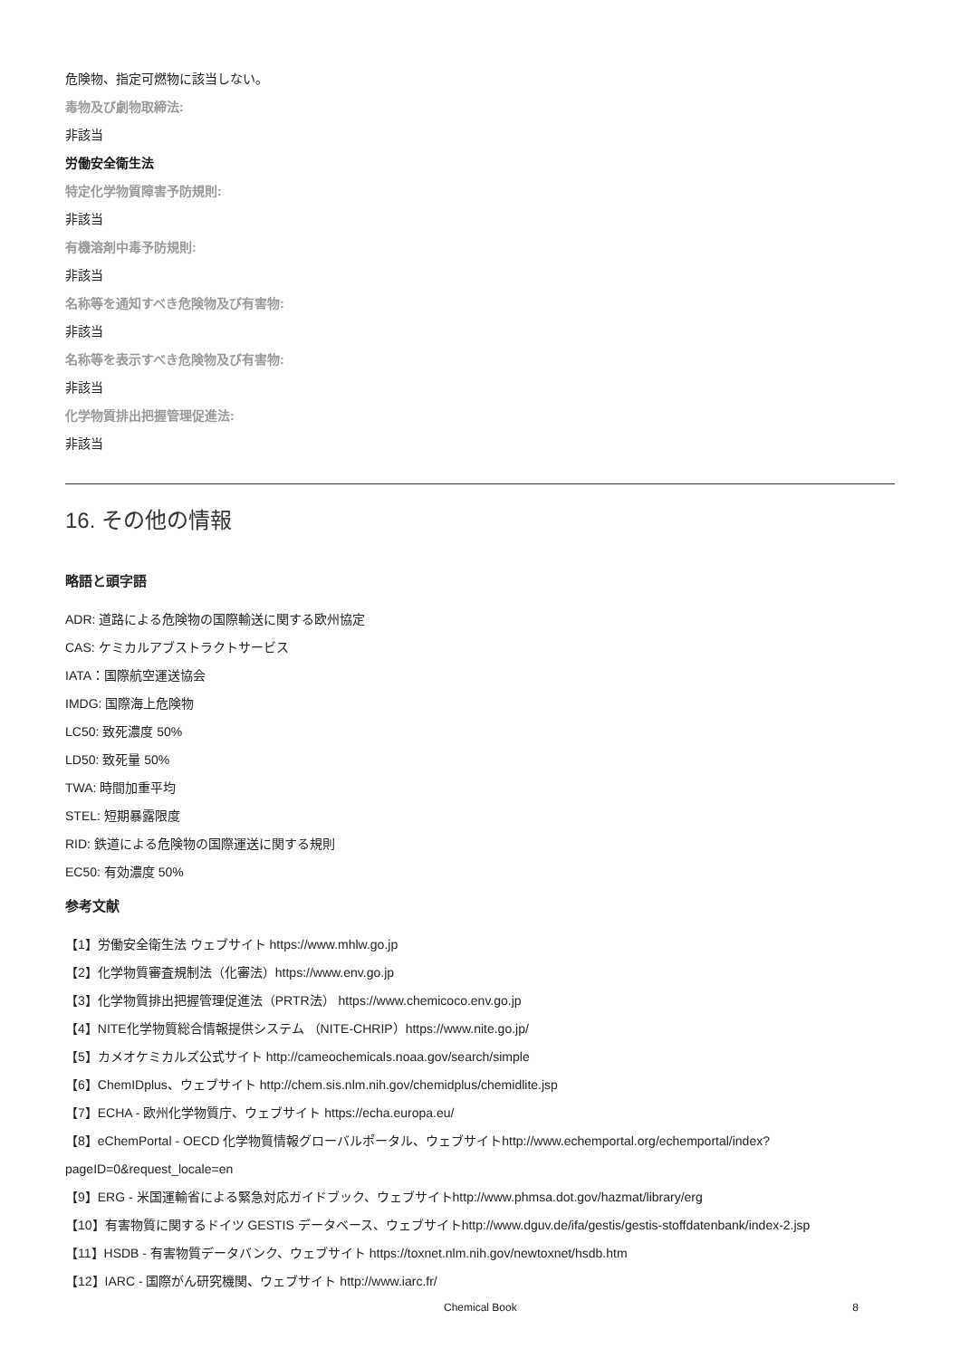危険物、指定可燃物に該当しない。
毒物及び劇物取締法:
非該当
労働安全衛生法
特定化学物質障害予防規則:
非該当
有機溶剤中毒予防規則:
非該当
名称等を通知すべき危険物及び有害物:
非該当
名称等を表示すべき危険物及び有害物:
非該当
化学物質排出把握管理促進法:
非該当
16. その他の情報
略語と頭字語
ADR: 道路による危険物の国際輸送に関する欧州協定
CAS: ケミカルアブストラクトサービス
IATA：国際航空運送協会
IMDG: 国際海上危険物
LC50: 致死濃度 50%
LD50: 致死量 50%
TWA: 時間加重平均
STEL: 短期暴露限度
RID: 鉄道による危険物の国際運送に関する規則
EC50: 有効濃度 50%
参考文献
【1】労働安全衛生法 ウェブサイト https://www.mhlw.go.jp
【2】化学物質審査規制法（化審法）https://www.env.go.jp
【3】化学物質排出把握管理促進法（PRTR法） https://www.chemicoco.env.go.jp
【4】NITE化学物質総合情報提供システム （NITE-CHRIP）https://www.nite.go.jp/
【5】カメオケミカルズ公式サイト http://cameochemicals.noaa.gov/search/simple
【6】ChemIDplus、ウェブサイト http://chem.sis.nlm.nih.gov/chemidplus/chemidlite.jsp
【7】ECHA - 欧州化学物質庁、ウェブサイト https://echa.europa.eu/
【8】eChemPortal - OECD 化学物質情報グローバルポータル、ウェブサイトhttp://www.echemportal.org/echemportal/index?
pageID=0&request_locale=en
【9】ERG - 米国運輸省による緊急対応ガイドブック、ウェブサイトhttp://www.phmsa.dot.gov/hazmat/library/erg
【10】有害物質に関するドイツ GESTIS データベース、ウェブサイトhttp://www.dguv.de/ifa/gestis/gestis-stoffdatenbank/index-2.jsp
【11】HSDB - 有害物質データバンク、ウェブサイト https://toxnet.nlm.nih.gov/newtoxnet/hsdb.htm
【12】IARC - 国際がん研究機関、ウェブサイト http://www.iarc.fr/
Chemical Book 8